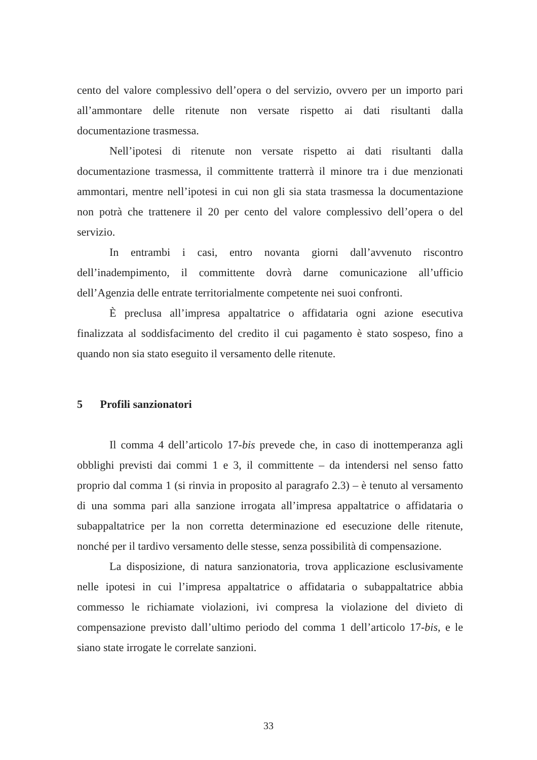cento del valore complessivo dell’opera o del servizio, ovvero per un importo pari all’ammontare delle ritenute non versate rispetto ai dati risultanti dalla documentazione trasmessa.
Nell’ipotesi di ritenute non versate rispetto ai dati risultanti dalla documentazione trasmessa, il committente tratterrà il minore tra i due menzionati ammontari, mentre nell’ipotesi in cui non gli sia stata trasmessa la documentazione non potrà che trattenere il 20 per cento del valore complessivo dell’opera o del servizio.
In entrambi i casi, entro novanta giorni dall’avvenuto riscontro dell’inadempimento, il committente dovrà darne comunicazione all’ufficio dell’Agenzia delle entrate territorialmente competente nei suoi confronti.
È preclusa all’impresa appaltatrice o affidataria ogni azione esecutiva finalizzata al soddisfacimento del credito il cui pagamento è stato sospeso, fino a quando non sia stato eseguito il versamento delle ritenute.
5 Profili sanzionatori
Il comma 4 dell’articolo 17-bis prevede che, in caso di inottemperanza agli obblighi previsti dai commi 1 e 3, il committente – da intendersi nel senso fatto proprio dal comma 1 (si rinvia in proposito al paragrafo 2.3) – è tenuto al versamento di una somma pari alla sanzione irrogata all’impresa appaltatrice o affidataria o subappaltatrice per la non corretta determinazione ed esecuzione delle ritenute, nonché per il tardivo versamento delle stesse, senza possibilità di compensazione.
La disposizione, di natura sanzionatoria, trova applicazione esclusivamente nelle ipotesi in cui l’impresa appaltatrice o affidataria o subappaltatrice abbia commesso le richiamate violazioni, ivi compresa la violazione del divieto di compensazione previsto dall’ultimo periodo del comma 1 dell’articolo 17-bis, e le siano state irrogate le correlate sanzioni.
33